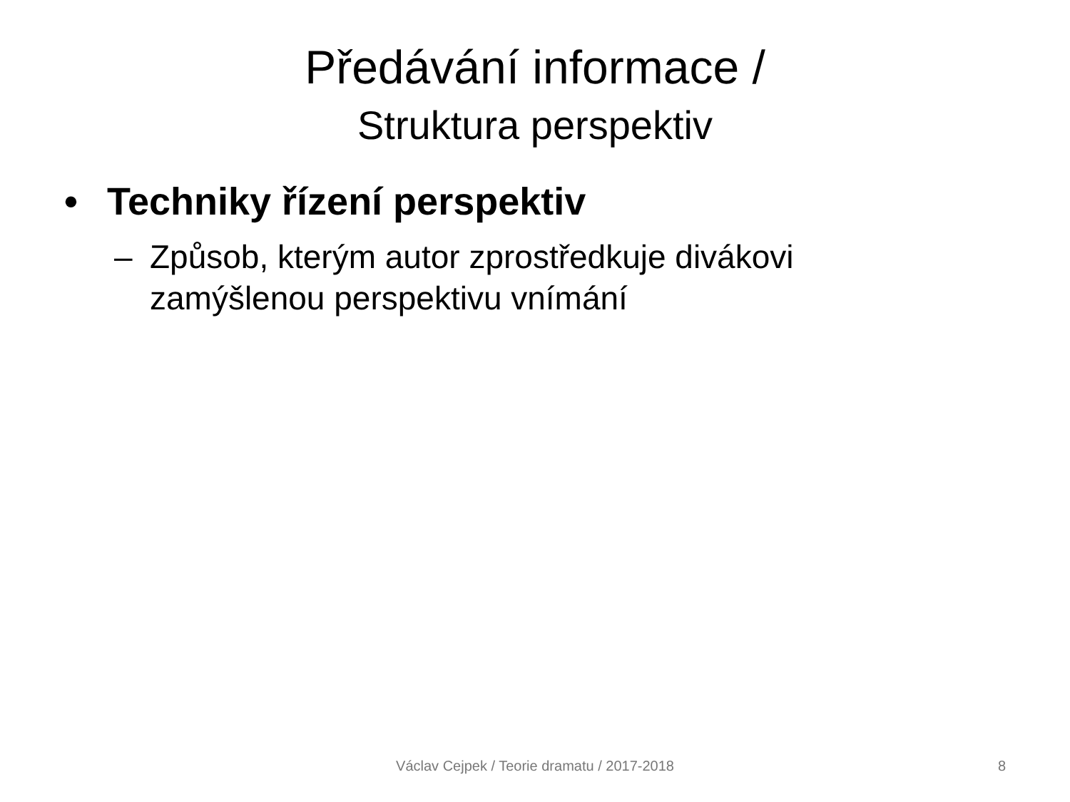Předávání informace /
Struktura perspektiv
• Techniky řízení perspektiv
– Způsob, kterým autor zprostředkuje divákovi zamýšlenou perspektivu vnímání
Václav Cejpek / Teorie dramatu / 2017-2018
8